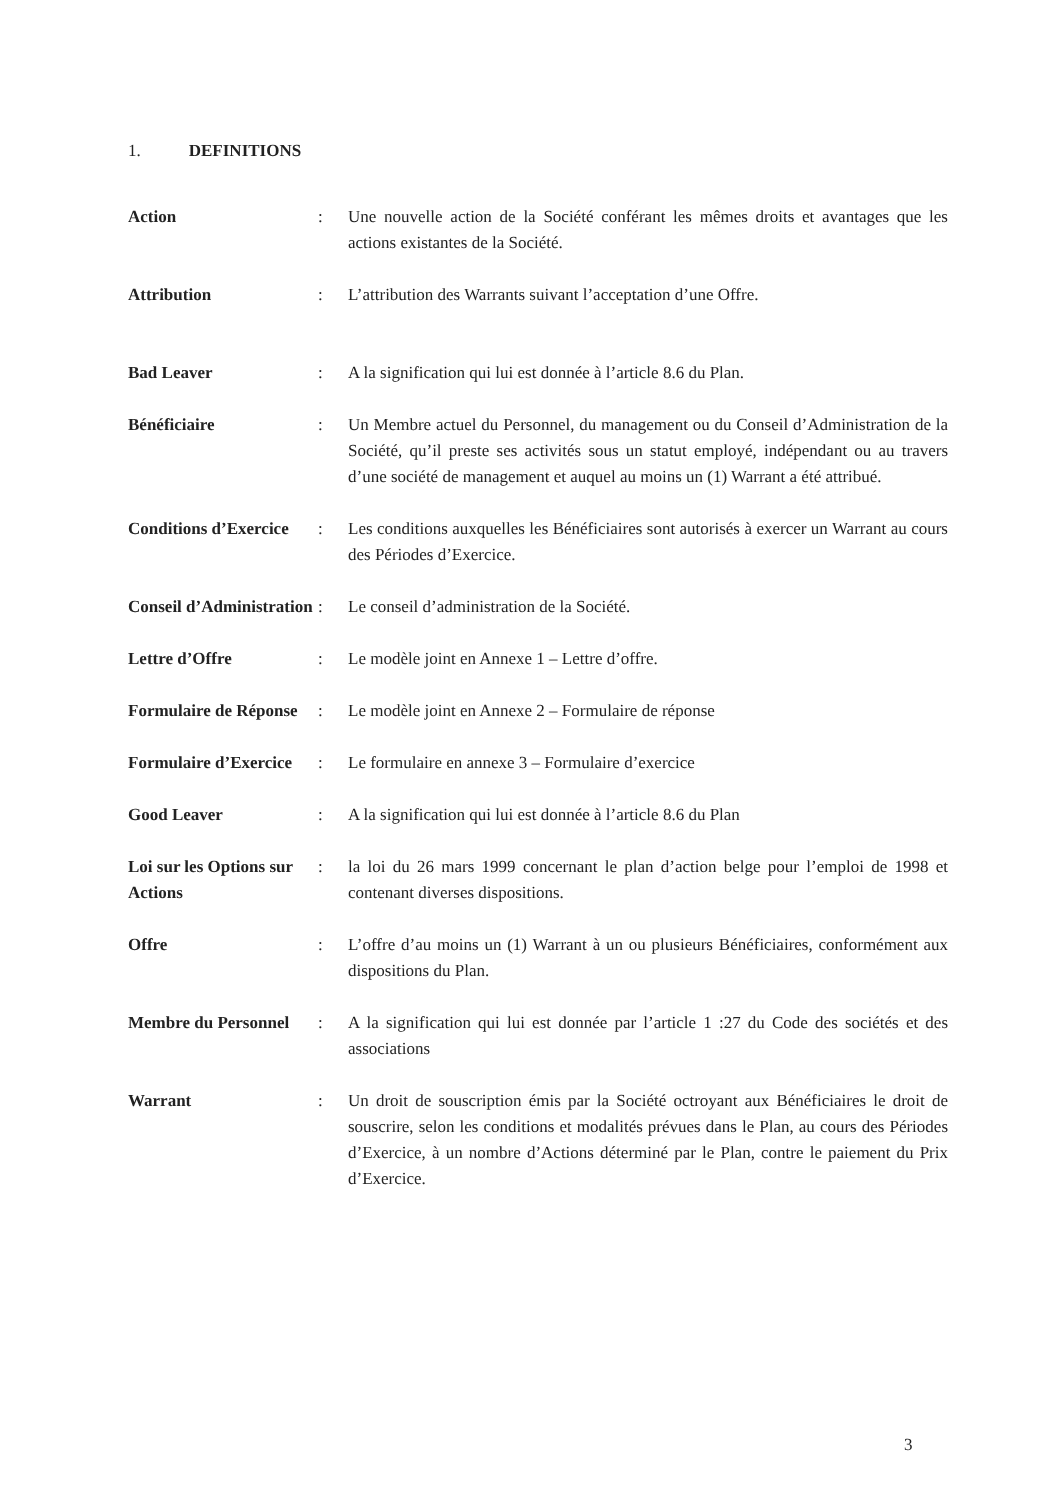1. DEFINITIONS
Action : Une nouvelle action de la Société conférant les mêmes droits et avantages que les actions existantes de la Société.
Attribution : L’attribution des Warrants suivant l’acceptation d’une Offre.
Bad Leaver : A la signification qui lui est donnée à l’article 8.6 du Plan.
Bénéficiaire : Un Membre actuel du Personnel, du management ou du Conseil d’Administration de la Société, qu’il preste ses activités sous un statut employé, indépendant ou au travers d’une société de management et auquel au moins un (1) Warrant a été attribué.
Conditions d’Exercice
: Les conditions auxquelles les Bénéficiaires sont autorisés à exercer un Warrant au cours des Périodes d’Exercice.
Conseil d’Administration
: Le conseil d’administration de la Société.
Lettre d’Offre : Le modèle joint en Annexe 1 – Lettre d’offre.
Formulaire de Réponse
: Le modèle joint en Annexe 2 – Formulaire de réponse
Formulaire d’Exercice
: Le formulaire en annexe 3 – Formulaire d’exercice
Good Leaver : A la signification qui lui est donnée à l’article 8.6 du Plan
Loi sur les Options sur Actions
: la loi du 26 mars 1999 concernant le plan d’action belge pour l’emploi de 1998 et contenant diverses dispositions.
Offre : L’offre d’au moins un (1) Warrant à un ou plusieurs Bénéficiaires, conformément aux dispositions du Plan.
Membre du Personnel
: A la signification qui lui est donnée par l’article 1 :27 du Code des sociétés et des associations
Warrant : Un droit de souscription émis par la Société octroyant aux Bénéficiaires le droit de souscrire, selon les conditions et modalités prévues dans le Plan, au cours des Périodes d’Exercice, à un nombre d’Actions déterminé par le Plan, contre le paiement du Prix d’Exercice.
3